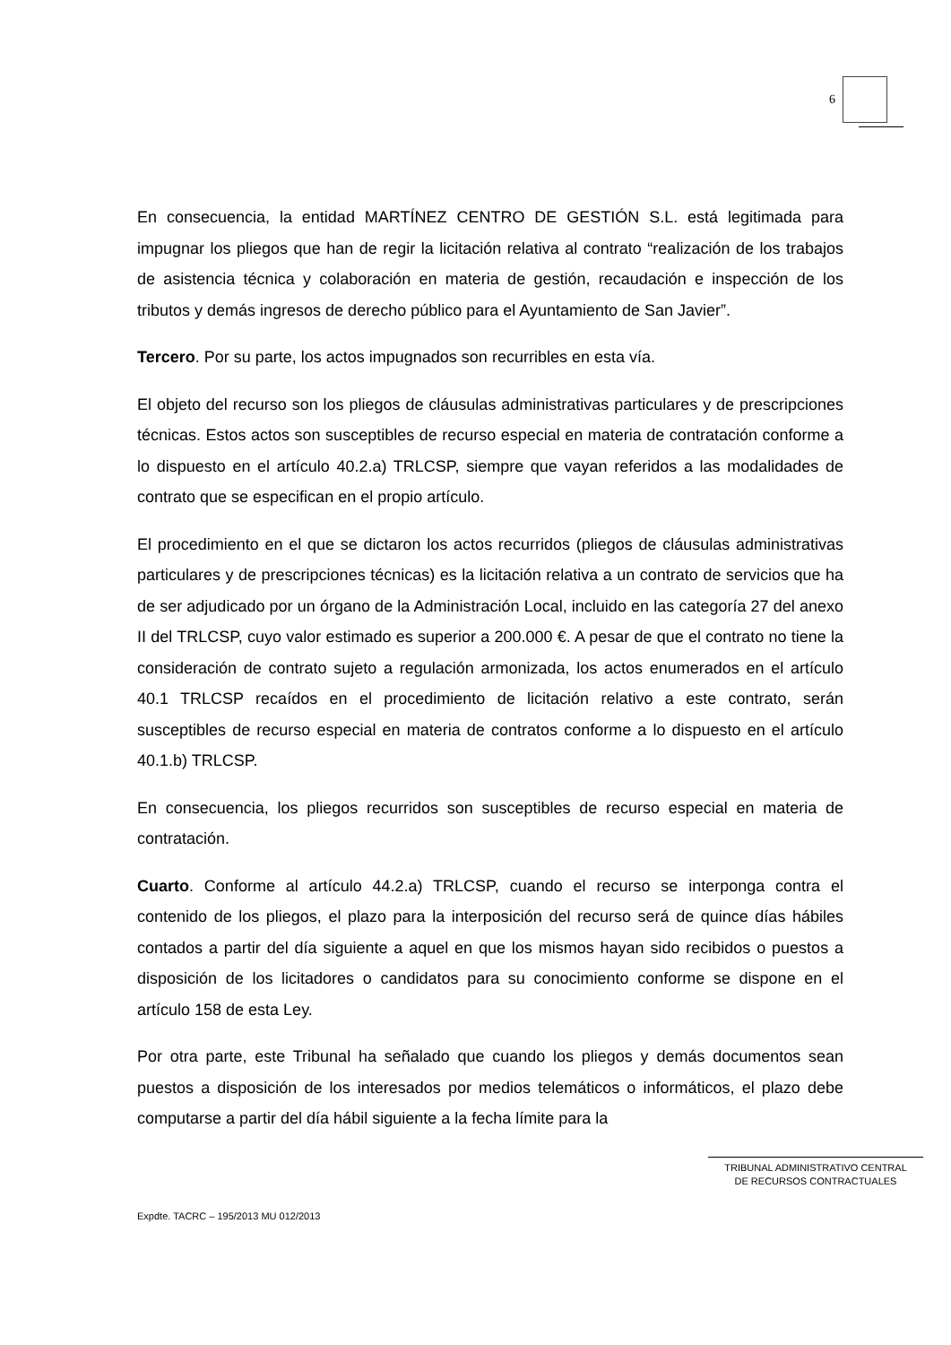6
En consecuencia, la entidad MARTÍNEZ CENTRO DE GESTIÓN S.L. está legitimada para impugnar los pliegos que han de regir la licitación relativa al contrato “realización de los trabajos de asistencia técnica y colaboración en materia de gestión, recaudación e inspección de los tributos y demás ingresos de derecho público para el Ayuntamiento de San Javier”.
Tercero. Por su parte, los actos impugnados son recurribles en esta vía.
El objeto del recurso son los pliegos de cláusulas administrativas particulares y de prescripciones técnicas. Estos actos son susceptibles de recurso especial en materia de contratación conforme a lo dispuesto en el artículo 40.2.a) TRLCSP, siempre que vayan referidos a las modalidades de contrato que se especifican en el propio artículo.
El procedimiento en el que se dictaron los actos recurridos (pliegos de cláusulas administrativas particulares y de prescripciones técnicas) es la licitación relativa a un contrato de servicios que ha de ser adjudicado por un órgano de la Administración Local, incluido en las categoría 27 del anexo II del TRLCSP, cuyo valor estimado es superior a 200.000 €. A pesar de que el contrato no tiene la consideración de contrato sujeto a regulación armonizada, los actos enumerados en el artículo 40.1 TRLCSP recaídos en el procedimiento de licitación relativo a este contrato, serán susceptibles de recurso especial en materia de contratos conforme a lo dispuesto en el artículo 40.1.b) TRLCSP.
En consecuencia, los pliegos recurridos son susceptibles de recurso especial en materia de contratación.
Cuarto. Conforme al artículo 44.2.a) TRLCSP, cuando el recurso se interponga contra el contenido de los pliegos, el plazo para la interposición del recurso será de quince días hábiles contados a partir del día siguiente a aquel en que los mismos hayan sido recibidos o puestos a disposición de los licitadores o candidatos para su conocimiento conforme se dispone en el artículo 158 de esta Ley.
Por otra parte, este Tribunal ha señalado que cuando los pliegos y demás documentos sean puestos a disposición de los interesados por medios telemáticos o informáticos, el plazo debe computarse a partir del día hábil siguiente a la fecha límite para la
TRIBUNAL ADMINISTRATIVO CENTRAL
DE RECURSOS CONTRACTUALES
Expdte. TACRC – 195/2013 MU 012/2013